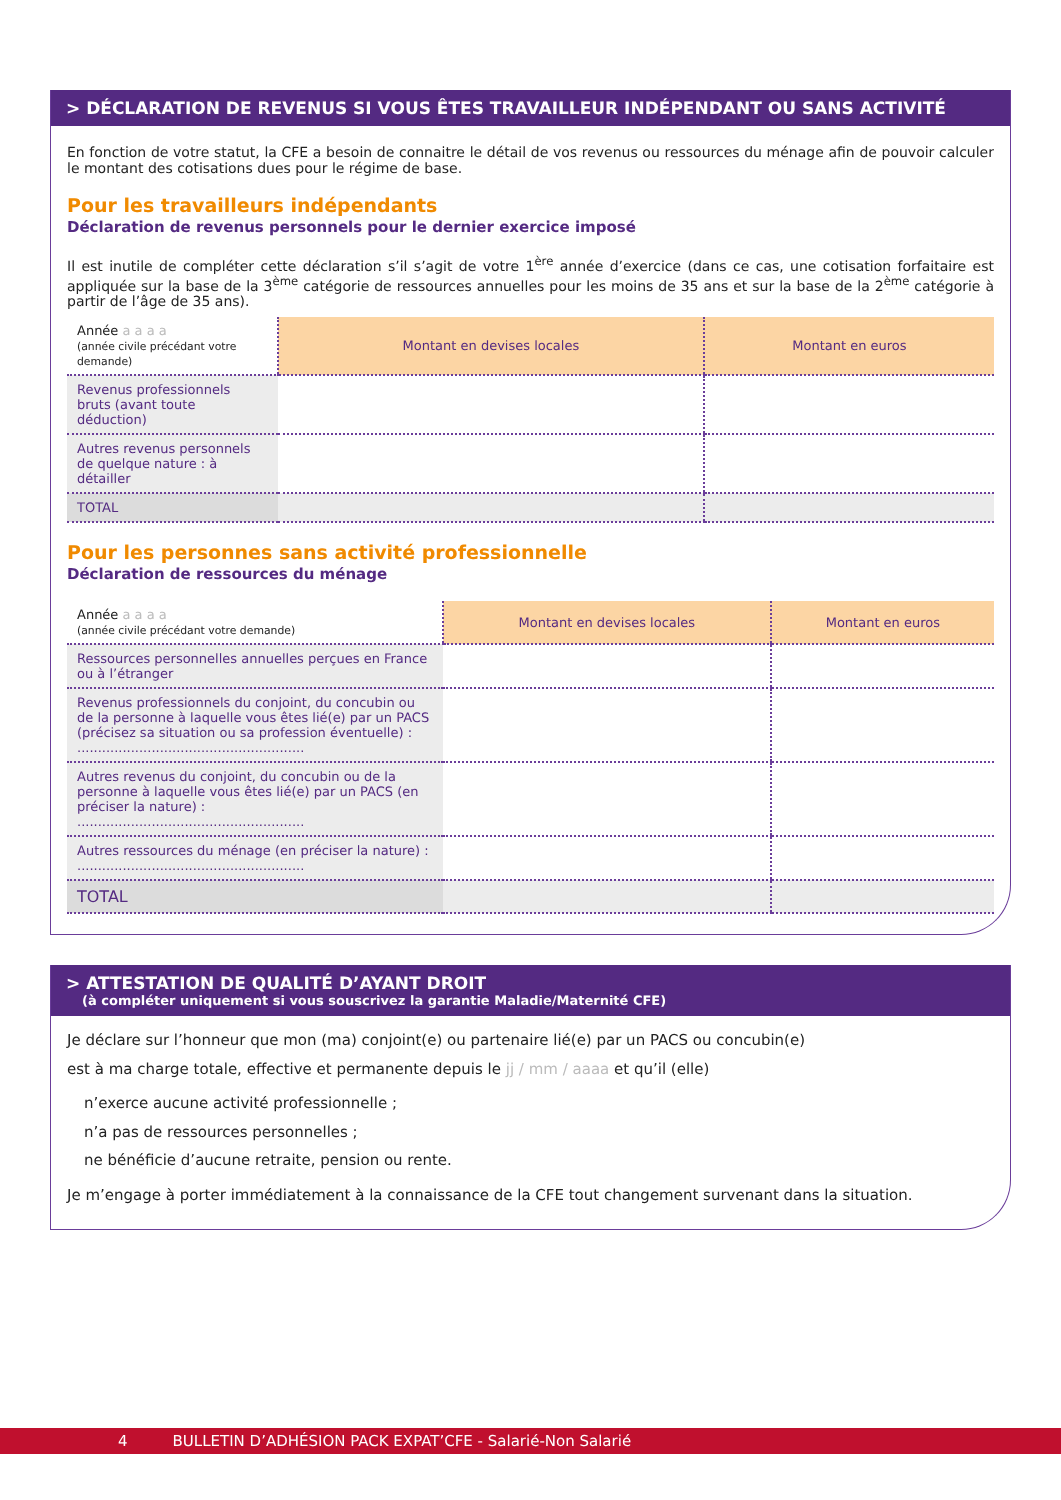> DÉCLARATION DE REVENUS SI VOUS ÊTES TRAVAILLEUR INDÉPENDANT OU SANS ACTIVITÉ
En fonction de votre statut, la CFE a besoin de connaitre le détail de vos revenus ou ressources du ménage afin de pouvoir calculer le montant des cotisations dues pour le régime de base.
Pour les travailleurs indépendants
Déclaration de revenus personnels pour le dernier exercice imposé
Il est inutile de compléter cette déclaration s’il s’agit de votre 1<sup>ère</sup> année d’exercice (dans ce cas, une cotisation forfaitaire est appliquée sur la base de la 3<sup>ème</sup> catégorie de ressources annuelles pour les moins de 35 ans et sur la base de la 2<sup>ème</sup> catégorie à partir de l’âge de 35 ans).
| Année a a a a (année civile précédant votre demande) | Montant en devises locales | Montant en euros |
| Revenus professionnels bruts (avant toute déduction) | | |
| Autres revenus personnels de quelque nature : à détailler | | |
| TOTAL | | |
Pour les personnes sans activité professionnelle
Déclaration de ressources du ménage
| Année a a a a (année civile précédant votre demande) | Montant en devises locales | Montant en euros |
| Ressources personnelles annuelles perçues en France ou à l’étranger | | |
| Revenus professionnels du conjoint, du concubin ou de la personne à laquelle vous êtes lié(e) par un PACS (précisez sa situation ou sa profession éventuelle) : ....................................................... | | |
| Autres revenus du conjoint, du concubin ou de la personne à laquelle vous êtes lié(e) par un PACS (en préciser la nature) : ....................................................... | | |
| Autres ressources du ménage (en préciser la nature) : ....................................................... | | |
| TOTAL | | |
> ATTESTATION DE QUALITÉ D’AYANT DROIT
(à compléter uniquement si vous souscrivez la garantie Maladie/Maternité CFE)
Je déclare sur l’honneur que mon (ma) conjoint(e) ou partenaire lié(e) par un PACS ou concubin(e)
est à ma charge totale, effective et permanente depuis le jj / mm / aaaa et qu’il (elle)
n’exerce aucune activité professionnelle ;
n’a pas de ressources personnelles ;
ne bénéficie d’aucune retraite, pension ou rente.
Je m’engage à porter immédiatement à la connaissance de la CFE tout changement survenant dans la situation.
4 BULLETIN D’ADHÉSION PACK EXPAT’CFE - Salarié-Non Salarié